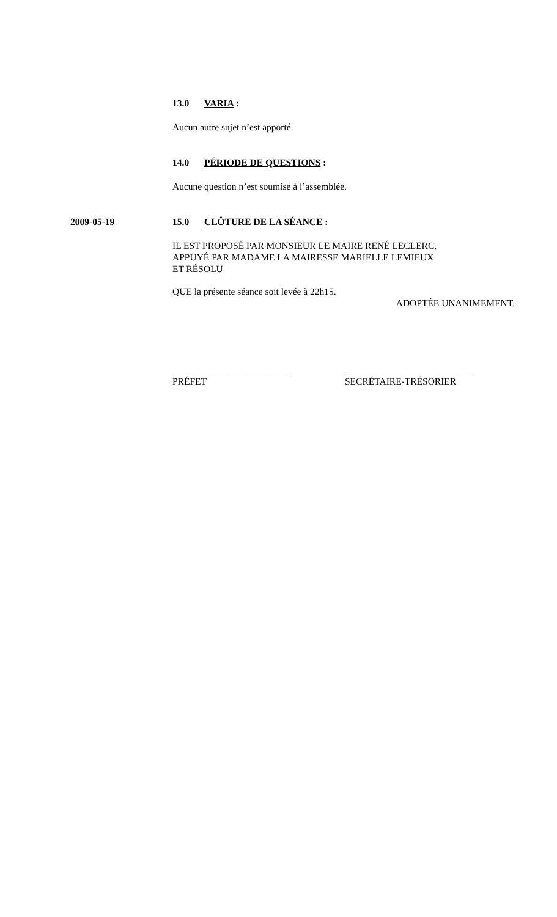13.0 VARIA :
Aucun autre sujet n’est apporté.
14.0 PÉRIODE DE QUESTIONS :
Aucune question n’est soumise à l’assemblée.
2009-05-19 15.0 CLÔTURE DE LA SÉANCE :
IL EST PROPOSÉ PAR MONSIEUR LE MAIRE RENÉ LECLERC,
APPUYÉ PAR MADAME LA MAIRESSE MARIELLE LEMIEUX
ET RÉSOLU
QUE la présente séance soit levée à 22h15.
ADOPTÉE UNANIMEMENT.
_________________________
PRÉFET
___________________________
SECRÉTAIRE-TRÉSORIER